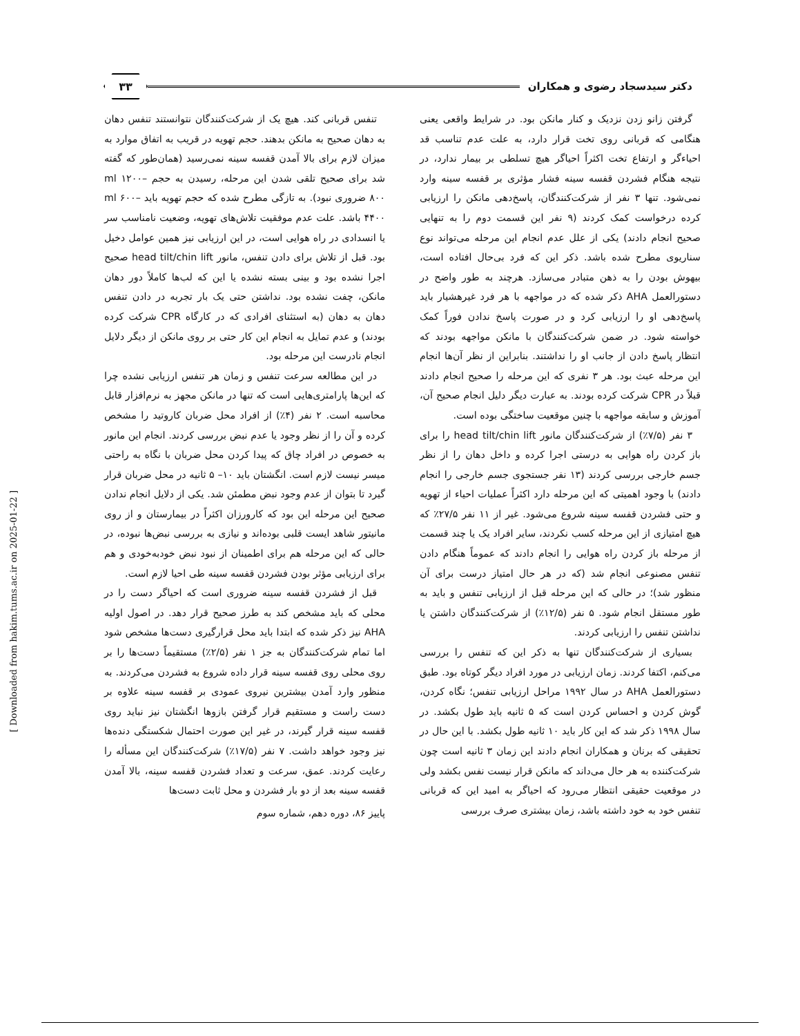دکتر سیدسجاد رضوی و همکاران
۳۳
گرفتن زانو زدن نزدیک و کنار مانکن بود. در شرایط واقعی یعنی هنگامی که قربانی روی تخت قرار دارد، به علت عدم تناسب قد احیاءگر و ارتفاع تخت اکثراً احیاگر هیچ تسلطی بر بیمار ندارد، در نتیجه هنگام فشردن قفسه سینه فشار مؤثری بر قفسه سینه وارد نمی‌شود. تنها ۳ نفر از شرکت‌کنندگان، پاسخ‌دهی مانکن را ارزیابی کرده درخواست کمک کردند (۹ نفر این قسمت دوم را به تنهایی صحیح انجام دادند) یکی از علل عدم انجام این مرحله می‌تواند نوع سناریوی مطرح شده باشد. ذکر این که فرد بی‌حال افتاده است، بیهوش بودن را به ذهن متبادر می‌سازد. هرچند به طور واضح در دستورالعمل AHA ذکر شده که در مواجهه با هر فرد غیرهشیار باید پاسخ‌دهی او را ارزیابی کرد و در صورت پاسخ ندادن فوراً کمک خواسته شود. در ضمن شرکت‌کنندگان با مانکن مواجهه بودند که انتظار پاسخ دادن از جانب او را نداشتند. بنابراین از نظر آن‌ها انجام این مرحله عبث بود. هر ۳ نفری که این مرحله را صحیح انجام دادند قبلاً در CPR شرکت کرده بودند. به عبارت دیگر دلیل انجام صحیح آن، آموزش و سابقه مواجهه با چنین موقعیت ساختگی بوده است.
۳ نفر (۷/۵٪) از شرکت‌کنندگان مانور head tilt/chin lift را برای باز کردن راه هوایی به درستی اجرا کرده و داخل دهان را از نظر جسم خارجی بررسی کردند (۱۳ نفر جستجوی جسم خارجی را انجام دادند) با وجود اهمیتی که این مرحله دارد اکثراً عملیات احیاء از تهویه و حتی فشردن قفسه سینه شروع می‌شود. غیر از ۱۱ نفر ۲۷/۵٪ که هیچ امتیازی از این مرحله کسب نکردند، سایر افراد یک یا چند قسمت از مرحله باز کردن راه هوایی را انجام دادند که عموماً هنگام دادن تنفس مصنوعی انجام شد (که در هر حال امتیاز درست برای آن منظور شد)؛ در حالی که این مرحله قبل از ارزیابی تنفس و باید به طور مستقل انجام شود. ۵ نفر (۱۲/۵٪) از شرکت‌کنندگان داشتن یا نداشتن تنفس را ارزیابی کردند.
بسیاری از شرکت‌کنندگان تنها به ذکر این که تنفس را بررسی می‌کنم، اکتفا کردند. زمان ارزیابی در مورد افراد دیگر کوتاه بود. طبق دستورالعمل AHA در سال ۱۹۹۲ مراحل ارزیابی تنفس؛ نگاه کردن، گوش کردن و احساس کردن است که ۵ ثانیه باید طول بکشد. در سال ۱۹۹۸ ذکر شد که این کار باید ۱۰ ثانیه طول بکشد. با این حال در تحقیقی که برنان و همکاران انجام دادند این زمان ۳ ثانیه است چون شرکت‌کننده به هر حال می‌داند که مانکن قرار نیست نفس بکشد ولی در موقعیت حقیقی انتظار می‌رود که احیاگر به امید این که قربانی تنفس خود به خود داشته باشد، زمان بیشتری صرف بررسی
تنفس قربانی کند. هیچ یک از شرکت‌کنندگان نتوانستند تنفس دهان به دهان صحیح به مانکن بدهند. حجم تهویه در قریب به اتفاق موارد به میزان لازم برای بالا آمدن قفسه سینه نمی‌رسید (همان‌طور که گفته شد برای صحیح تلقی شدن این مرحله، رسیدن به حجم ml ۱۲۰۰– ۸۰۰ ضروری نبود). به تازگی مطرح شده که حجم تهویه باید ml ۶۰۰– ۴۴۰۰ باشد. علت عدم موفقیت تلاش‌های تهویه، وضعیت نامناسب سر یا انسدادی در راه هوایی است، در این ارزیابی نیز همین عوامل دخیل بود. قبل از تلاش برای دادن تنفس، مانور head tilt/chin lift صحیح اجرا نشده بود و بینی بسته نشده یا این که لب‌ها کاملاً دور دهان مانکن، چفت نشده بود. نداشتن حتی یک بار تجربه در دادن تنفس دهان به دهان (به استثنای افرادی که در کارگاه CPR شرکت کرده بودند) و عدم تمایل به انجام این کار حتی بر روی مانکن از دیگر دلایل انجام نادرست این مرحله بود.
در این مطالعه سرعت تنفس و زمان هر تنفس ارزیابی نشده چرا که این‌ها پارامتری‌هایی است که تنها در مانکن مجهز به نرم‌افزار قابل محاسبه است. ۲ نفر (۴٪) از افراد محل ضربان کاروتید را مشخص کرده و آن را از نظر وجود یا عدم نبض بررسی کردند. انجام این مانور به خصوص در افراد چاق که پیدا کردن محل ضربان با نگاه به راحتی میسر نیست لازم است. انگشتان باید ۱۰– ۵ ثانیه در محل ضربان قرار گیرد تا بتوان از عدم وجود نبض مطمئن شد. یکی از دلایل انجام ندادن صحیح این مرحله این بود که کارورزان اکثراً در بیمارستان و از روی مانیتور شاهد ایست قلبی بوده‌اند و نیازی به بررسی نبض‌ها نبوده، در حالی که این مرحله هم برای اطمینان از نبود نبض خودبه‌خودی و هم برای ارزیابی مؤثر بودن فشردن قفسه سینه طی احیا لازم است.
قبل از فشردن قفسه سینه ضروری است که احیاگر دست را در محلی که باید مشخص کند به طرز صحیح قرار دهد. در اصول اولیه AHA نیز ذکر شده که ابتدا باید محل قرارگیری دست‌ها مشخص شود اما تمام شرکت‌کنندگان به جز ۱ نفر (۲/۵٪) مستقیماً دست‌ها را بر روی محلی روی قفسه سینه قرار داده شروع به فشردن می‌کردند. به منظور وارد آمدن بیشترین نیروی عمودی بر قفسه سینه علاوه بر دست راست و مستقیم قرار گرفتن بازوها انگشتان نیز نباید روی قفسه سینه قرار گیرند، در غیر این صورت احتمال شکستگی دنده‌ها نیز وجود خواهد داشت. ۷ نفر (۱۷/۵٪) شرکت‌کنندگان این مسأله را رعایت کردند. عمق، سرعت و تعداد فشردن قفسه سینه، بالا آمدن قفسه سینه بعد از دو بار فشردن و محل ثابت دست‌ها
پاییز ۸۶، دوره دهم، شماره سوم
[ Downloaded from hakim.tums.ac.ir on 2025-01-22 ]